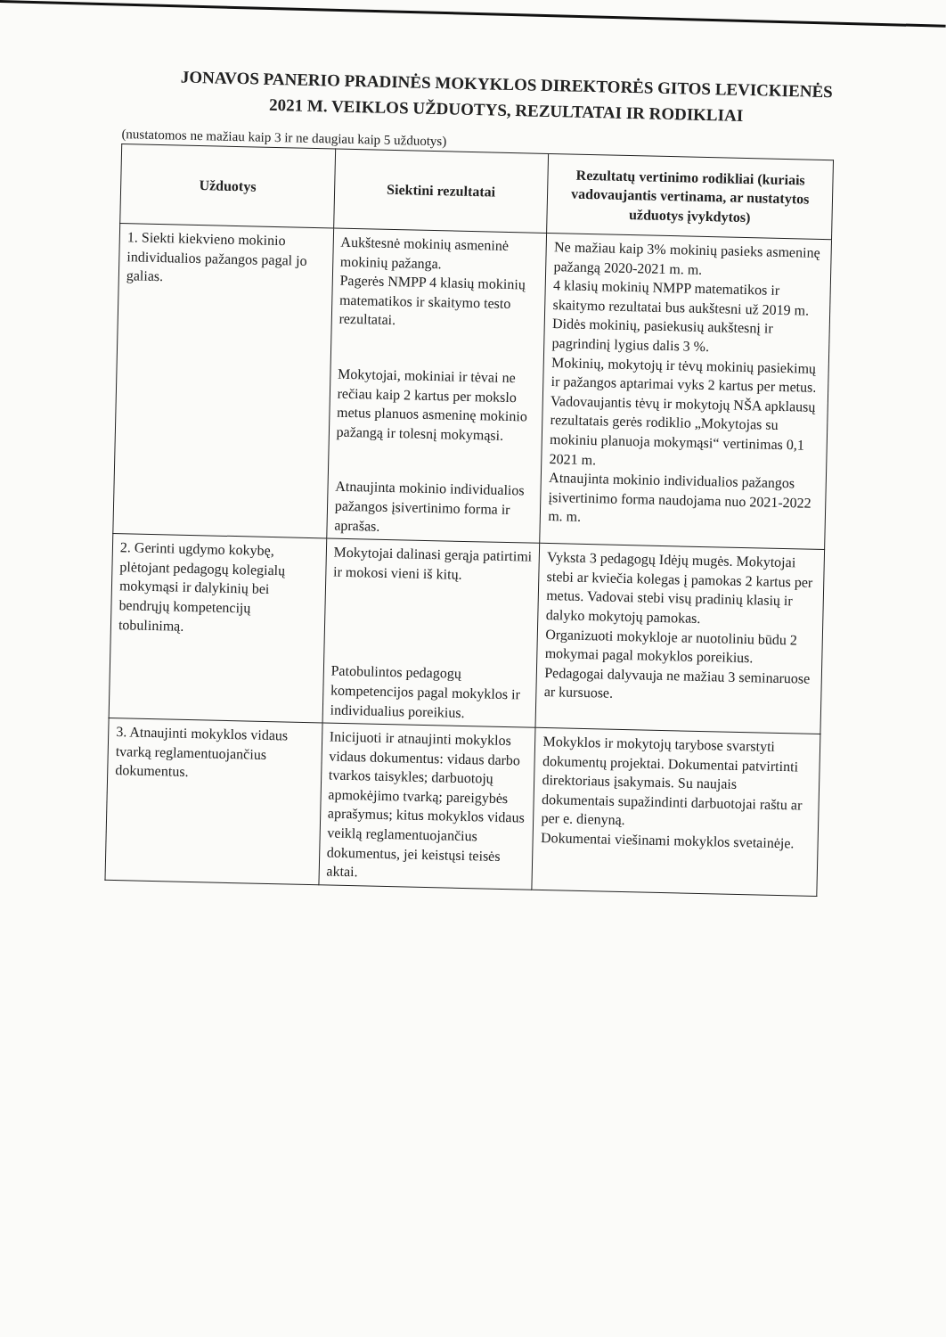JONAVOS PANERIO PRADINĖS MOKYKLOS DIREKTORĖS GITOS LEVICKIENĖS
2021 M. VEIKLOS UŽDUOTYS, REZULTATAI IR RODIKLIAI
(nustatomos ne mažiau kaip 3 ir ne daugiau kaip 5 užduotys)
| Užduotys | Siektini rezultatai | Rezultatų vertinimo rodikliai (kuriais vadovaujantis vertinama, ar nustatytos užduotys įvykdytos) |
| --- | --- | --- |
| 1. Siekti kiekvieno mokinio individualios pažangos pagal jo galias. | Aukštesnė mokinių asmeninė mokinių pažanga. Pagerės NMPP 4 klasių mokinių matematikos ir skaitymo testo rezultatai. Mokytojai, mokiniai ir tėvai ne rečiau kaip 2 kartus per mokslo metus planuos asmeninę mokinio pažangą ir tolesnį mokymąsi. Atnaujinta mokinio individualios pažangos įsivertinimo forma ir aprašas. | Ne mažiau kaip 3% mokinių pasieks asmeninę pažangą 2020-2021 m. m. 4 klasių mokinių NMPP matematikos ir skaitymo rezultatai bus aukštesni už 2019 m. Didės mokinių, pasiekusių aukštesnį ir pagrindinį lygius dalis 3 %. Mokinių, mokytojų ir tėvų mokinių pasiekimų ir pažangos aptarimai vyks 2 kartus per metus. Vadovaujantis tėvų ir mokytojų NŠA apklausų rezultatais gerės rodiklio „Mokytojas su mokiniu planuoja mokymąsi“ vertinimas 0,1 2021 m. Atnaujinta mokinio individualios pažangos įsivertinimo forma naudojama nuo 2021-2022 m. m. |
| 2. Gerinti ugdymo kokybę, plėtojant pedagogų kolegialų mokymąsi ir dalykinių bei bendrųjų kompetencijų tobulinimą. | Mokytojai dalinasi gerąja patirtimi ir mokosi vieni iš kitų. Patobulintos pedagogų kompetencijos pagal mokyklos ir individualius poreikius. | Vyksta 3 pedagogų Idėjų mugės. Mokytojai stebi ar kviečia kolegas į pamokas 2 kartus per metus. Vadovai stebi visų pradinių klasių ir dalyko mokytojų pamokas. Organizuoti mokykloje ar nuotoliniu būdu 2 mokymai pagal mokyklos poreikius. Pedagogai dalyvauja ne mažiau 3 seminaruose ar kursuose. |
| 3. Atnaujinti mokyklos vidaus tvarką reglamentuojančius dokumentus. | Inicijuoti ir atnaujinti mokyklos vidaus dokumentus: vidaus darbo tvarkos taisykles; darbuotojų apmokėjimo tvarką; pareigybės aprašymus; kitus mokyklos vidaus veiklą reglamentuojančius dokumentus, jei keistųsi teisės aktai. | Mokyklos ir mokytojų tarybose svarstyti dokumentų projektai. Dokumentai patvirtinti direktoriaus įsakymais. Su naujais dokumentais supažindinti darbuotojai raštu ar per e. dienyną. Dokumentai viešinami mokyklos svetainėje. |